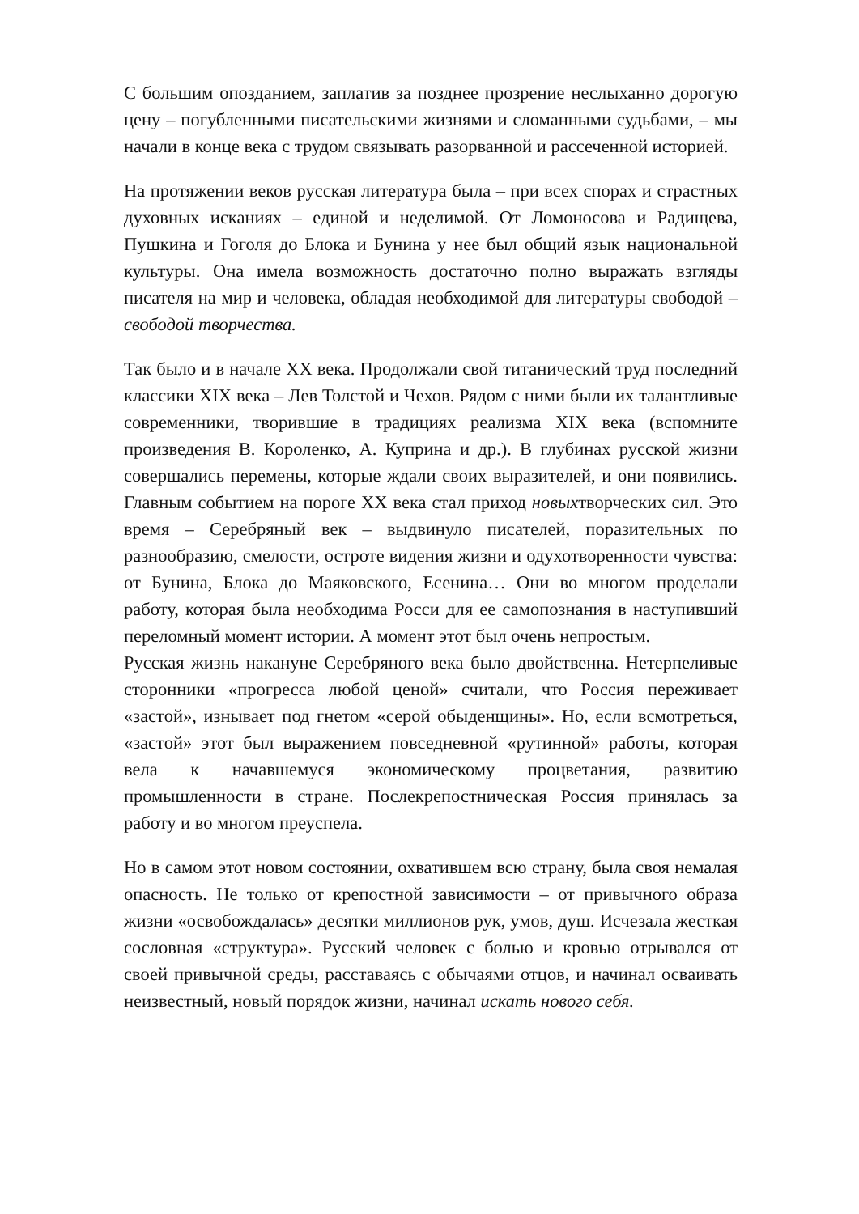С большим опозданием, заплатив за позднее прозрение неслыханно дорогую цену – погубленными писательскими жизнями и сломанными судьбами, – мы начали в конце века с трудом связывать разорванной и рассеченной историей.
На протяжении веков русская литература была – при всех спорах и страстных духовных исканиях – единой и неделимой. От Ломоносова и Радищева, Пушкина и Гоголя до Блока и Бунина у нее был общий язык национальной культуры. Она имела возможность достаточно полно выражать взгляды писателя на мир и человека, обладая необходимой для литературы свободой – свободой творчества.
Так было и в начале XX века. Продолжали свой титанический труд последний классики XIX века – Лев Толстой и Чехов. Рядом с ними были их талантливые современники, творившие в традициях реализма XIX века (вспомните произведения В. Короленко, А. Куприна и др.). В глубинах русской жизни совершались перемены, которые ждали своих выразителей, и они появились. Главным событием на пороге XX века стал приход новыхтворческих сил. Это время – Серебряный век – выдвинуло писателей, поразительных по разнообразию, смелости, остроте видения жизни и одухотворенности чувства: от Бунина, Блока до Маяковского, Есенина… Они во многом проделали работу, которая была необходима Росси для ее самопознания в наступивший переломный момент истории. А момент этот был очень непростым.
Русская жизнь накануне Серебряного века было двойственна. Нетерпеливые сторонники «прогресса любой ценой» считали, что Россия переживает «застой», изнывает под гнетом «серой обыденщины». Но, если всмотреться, «застой» этот был выражением повседневной «рутинной» работы, которая вела к начавшемуся экономическому процветания, развитию промышленности в стране. Послекрепостническая Россия принялась за работу и во многом преуспела.
Но в самом этот новом состоянии, охватившем всю страну, была своя немалая опасность. Не только от крепостной зависимости – от привычного образа жизни «освобождалась» десятки миллионов рук, умов, душ. Исчезала жесткая сословная «структура». Русский человек с болью и кровью отрывался от своей привычной среды, расставаясь с обычаями отцов, и начинал осваивать неизвестный, новый порядок жизни, начинал искать нового себя.